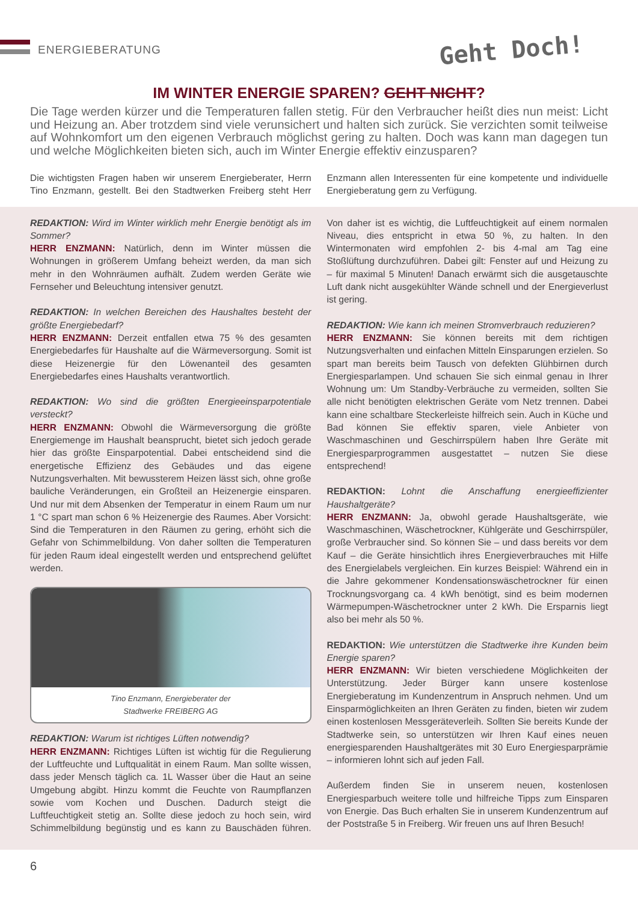ENERGIEBERATUNG Geht Doch!
IM WINTER ENERGIE SPAREN? GEHT NICHT?
Die Tage werden kürzer und die Temperaturen fallen stetig. Für den Verbraucher heißt dies nun meist: Licht und Heizung an. Aber trotzdem sind viele verunsichert und halten sich zurück. Sie verzichten somit teilweise auf Wohnkomfort um den eigenen Verbrauch möglichst gering zu halten. Doch was kann man dagegen tun und welche Möglichkeiten bieten sich, auch im Winter Energie effektiv einzusparen?
Die wichtigsten Fragen haben wir unserem Energieberater, Herrn Tino Enzmann, gestellt. Bei den Stadtwerken Freiberg steht Herr Enzmann allen Interessenten für eine kompetente und individuelle Energieberatung gern zu Verfügung.
REDAKTION: Wird im Winter wirklich mehr Energie benötigt als im Sommer?
HERR ENZMANN: Natürlich, denn im Winter müssen die Wohnungen in größerem Umfang beheizt werden, da man sich mehr in den Wohnräumen aufhält. Zudem werden Geräte wie Fernseher und Beleuchtung intensiver genutzt.
REDAKTION: In welchen Bereichen des Haushaltes besteht der größte Energiebedarf?
HERR ENZMANN: Derzeit entfallen etwa 75 % des gesamten Energiebedarfes für Haushalte auf die Wärmeversorgung. Somit ist diese Heizenergie für den Löwenanteil des gesamten Energiebedarfes eines Haushalts verantwortlich.
REDAKTION: Wo sind die größten Energieeinsparpotentiale versteckt?
HERR ENZMANN: Obwohl die Wärmeversorgung die größte Energiemenge im Haushalt beansprucht, bietet sich jedoch gerade hier das größte Einsparpotential. Dabei entscheidend sind die energetische Effizienz des Gebäudes und das eigene Nutzungsverhalten. Mit bewussterem Heizen lässt sich, ohne große bauliche Veränderungen, ein Großteil an Heizenergie einsparen. Und nur mit dem Absenken der Temperatur in einem Raum um nur 1 °C spart man schon 6 % Heizenergie des Raumes. Aber Vorsicht: Sind die Temperaturen in den Räumen zu gering, erhöht sich die Gefahr von Schimmelbildung. Von daher sollten die Temperaturen für jeden Raum ideal eingestellt werden und entsprechend gelüftet werden.
Tino Enzmann, Energieberater der
Stadtwerke FREIBERG AG
REDAKTION: Warum ist richtiges Lüften notwendig?
HERR ENZMANN: Richtiges Lüften ist wichtig für die Regulierung der Luftfeuchte und Luftqualität in einem Raum. Man sollte wissen, dass jeder Mensch täglich ca. 1L Wasser über die Haut an seine Umgebung abgibt. Hinzu kommt die Feuchte von Raumpflanzen sowie vom Kochen und Duschen. Dadurch steigt die Luftfeuchtigkeit stetig an. Sollte diese jedoch zu hoch sein, wird Schimmelbildung begünstig und es kann zu Bauschäden führen. Von daher ist es wichtig, die Luftfeuchtigkeit auf einem normalen Niveau, dies entspricht in etwa 50 %, zu halten. In den Wintermonaten wird empfohlen 2- bis 4-mal am Tag eine Stoßlüftung durchzuführen. Dabei gilt: Fenster auf und Heizung zu – für maximal 5 Minuten! Danach erwärmt sich die ausgetauschte Luft dank nicht ausgekühlter Wände schnell und der Energieverlust ist gering.
REDAKTION: Wie kann ich meinen Stromverbrauch reduzieren?
HERR ENZMANN: Sie können bereits mit dem richtigen Nutzungsverhalten und einfachen Mitteln Einsparungen erzielen. So spart man bereits beim Tausch von defekten Glühbirnen durch Energiesparlampen. Und schauen Sie sich einmal genau in Ihrer Wohnung um: Um Standby-Verbräuche zu vermeiden, sollten Sie alle nicht benötigten elektrischen Geräte vom Netz trennen. Dabei kann eine schaltbare Steckerleiste hilfreich sein. Auch in Küche und Bad können Sie effektiv sparen, viele Anbieter von Waschmaschinen und Geschirrspülern haben Ihre Geräte mit Energiesparprogrammen ausgestattet – nutzen Sie diese entsprechend!
REDAKTION: Lohnt die Anschaffung energieeffizienter Haushaltgeräte?
HERR ENZMANN: Ja, obwohl gerade Haushaltsgeräte, wie Waschmaschinen, Wäschetrockner, Kühlgeräte und Geschirrspüler, große Verbraucher sind. So können Sie – und dass bereits vor dem Kauf – die Geräte hinsichtlich ihres Energieverbrauches mit Hilfe des Energielabels vergleichen. Ein kurzes Beispiel: Während ein in die Jahre gekommener Kondensationswäschetrockner für einen Trocknungsvorgang ca. 4 kWh benötigt, sind es beim modernen Wärmepumpen-Wäschetrockner unter 2 kWh. Die Ersparnis liegt also bei mehr als 50 %.
REDAKTION: Wie unterstützen die Stadtwerke ihre Kunden beim Energie sparen?
HERR ENZMANN: Wir bieten verschiedene Möglichkeiten der Unterstützung. Jeder Bürger kann unsere kostenlose Energieberatung im Kundenzentrum in Anspruch nehmen. Und um Einsparmöglichkeiten an Ihren Geräten zu finden, bieten wir zudem einen kostenlosen Messgeräteverleih. Sollten Sie bereits Kunde der Stadtwerke sein, so unterstützen wir Ihren Kauf eines neuen energiesparenden Haushaltgerätes mit 30 Euro Energiesparprämie – informieren lohnt sich auf jeden Fall.
Außerdem finden Sie in unserem neuen, kostenlosen Energiesparbuch weitere tolle und hilfreiche Tipps zum Einsparen von Energie. Das Buch erhalten Sie in unserem Kundenzentrum auf der Poststraße 5 in Freiberg. Wir freuen uns auf Ihren Besuch!
6